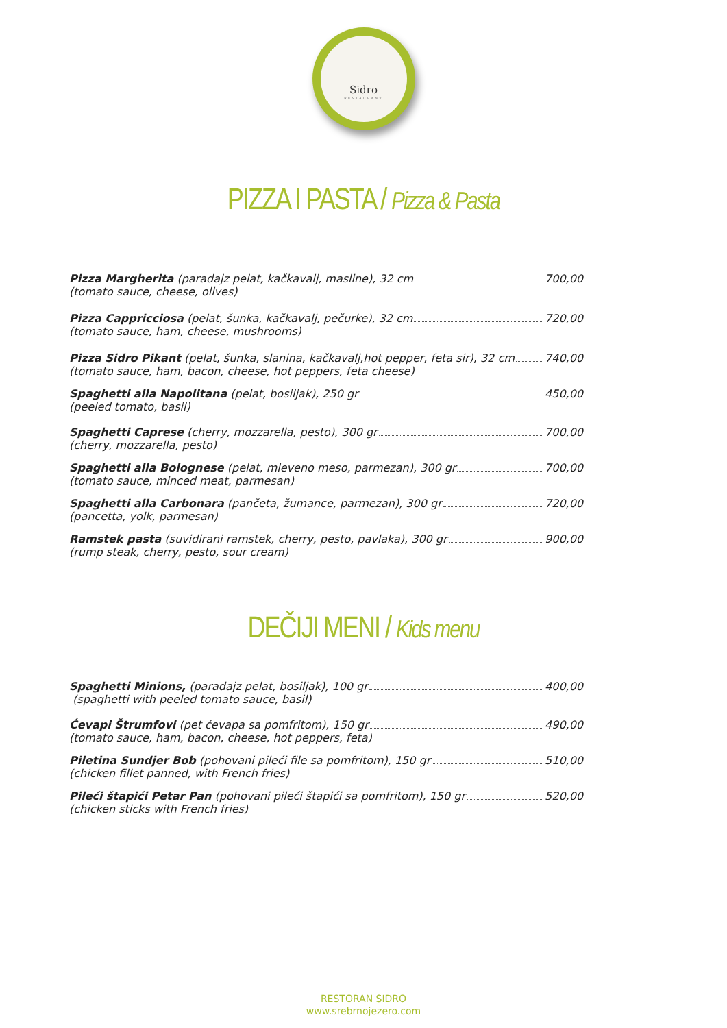Sidro
RESTAURANT
PIZZA I PASTA / Pizza & Pasta
Pizza Margherita (paradajz pelat, kačkavalj, masline), 32 cm 700,00
(tomato sauce, cheese, olives)
Pizza Cappricciosa (pelat, šunka, kačkavalj, pečurke), 32 cm 720,00
(tomato sauce, ham, cheese, mushrooms)
Pizza Sidro Pikant (pelat, šunka, slanina, kačkavalj,hot pepper, feta sir), 32 cm 740,00
(tomato sauce, ham, bacon, cheese, hot peppers, feta cheese)
Spaghetti alla Napolitana (pelat, bosiljak), 250 gr 450,00
(peeled tomato, basil)
Spaghetti Caprese (cherry, mozzarella, pesto), 300 gr 700,00
(cherry, mozzarella, pesto)
Spaghetti alla Bolognese (pelat, mleveno meso, parmezan), 300 gr 700,00
(tomato sauce, minced meat, parmesan)
Spaghetti alla Carbonara (pančeta, žumance, parmezan), 300 gr 720,00
(pancetta, yolk, parmesan)
Ramstek pasta (suvidirani ramstek, cherry, pesto, pavlaka), 300 gr 900,00
(rump steak, cherry, pesto, sour cream)
DEČIJI MENI / Kids menu
Spaghetti Minions, (paradajz pelat, bosiljak), 100 gr 400,00
(spaghetti with peeled tomato sauce, basil)
Ćevapi Štrumfovi (pet ćevapa sa pomfritom), 150 gr 490,00
(tomato sauce, ham, bacon, cheese, hot peppers, feta)
Piletina Sundjer Bob (pohovani pileći file sa pomfritom), 150 gr 510,00
(chicken fillet panned, with French fries)
Pileći štapići Petar Pan (pohovani pileći štapići sa pomfritom), 150 gr 520,00
(chicken sticks with French fries)
RESTORAN SIDRO
www.srebrnojezero.com